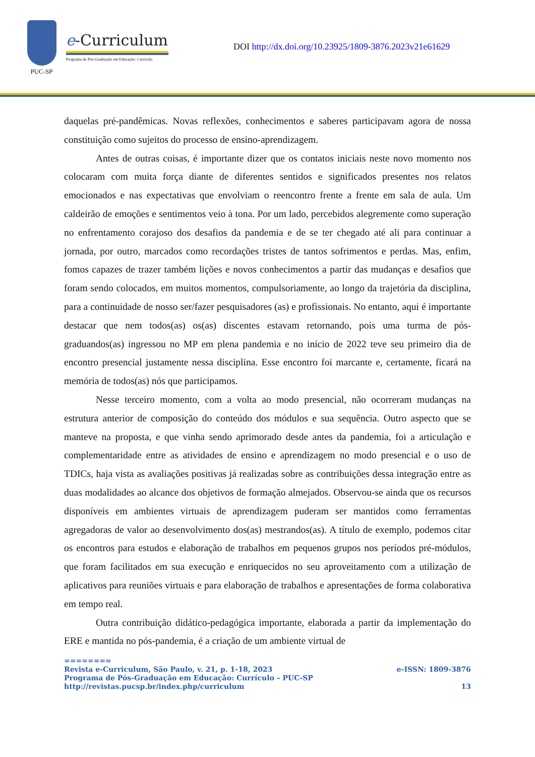PUC-SP
e-Curriculum
Programa de Pós-Graduação em Educação: Currículo
DOI http://dx.doi.org/10.23925/1809-3876.2023v21e61629
daquelas pré-pandêmicas. Novas reflexões, conhecimentos e saberes participavam agora de nossa constituição como sujeitos do processo de ensino-aprendizagem.
Antes de outras coisas, é importante dizer que os contatos iniciais neste novo momento nos colocaram com muita força diante de diferentes sentidos e significados presentes nos relatos emocionados e nas expectativas que envolviam o reencontro frente a frente em sala de aula. Um caldeirão de emoções e sentimentos veio à tona. Por um lado, percebidos alegremente como superação no enfrentamento corajoso dos desafios da pandemia e de se ter chegado até ali para continuar a jornada, por outro, marcados como recordações tristes de tantos sofrimentos e perdas. Mas, enfim, fomos capazes de trazer também lições e novos conhecimentos a partir das mudanças e desafios que foram sendo colocados, em muitos momentos, compulsoriamente, ao longo da trajetória da disciplina, para a continuidade de nosso ser/fazer pesquisadores (as) e profissionais. No entanto, aqui é importante destacar que nem todos(as) os(as) discentes estavam retornando, pois uma turma de pós-graduandos(as) ingressou no MP em plena pandemia e no início de 2022 teve seu primeiro dia de encontro presencial justamente nessa disciplina. Esse encontro foi marcante e, certamente, ficará na memória de todos(as) nós que participamos.
Nesse terceiro momento, com a volta ao modo presencial, não ocorreram mudanças na estrutura anterior de composição do conteúdo dos módulos e sua sequência. Outro aspecto que se manteve na proposta, e que vinha sendo aprimorado desde antes da pandemia, foi a articulação e complementaridade entre as atividades de ensino e aprendizagem no modo presencial e o uso de TDICs, haja vista as avaliações positivas já realizadas sobre as contribuições dessa integração entre as duas modalidades ao alcance dos objetivos de formação almejados. Observou-se ainda que os recursos disponíveis em ambientes virtuais de aprendizagem puderam ser mantidos como ferramentas agregadoras de valor ao desenvolvimento dos(as) mestrandos(as). A título de exemplo, podemos citar os encontros para estudos e elaboração de trabalhos em pequenos grupos nos períodos pré-módulos, que foram facilitados em sua execução e enriquecidos no seu aproveitamento com a utilização de aplicativos para reuniões virtuais e para elaboração de trabalhos e apresentações de forma colaborativa em tempo real.
Outra contribuição didático-pedagógica importante, elaborada a partir da implementação do ERE e mantida no pós-pandemia, é a criação de um ambiente virtual de
========
Revista e-Curriculum, São Paulo, v. 21, p. 1-18, 2023 e-ISSN: 1809-3876
Programa de Pós-Graduação em Educação: Currículo – PUC-SP
http://revistas.pucsp.br/index.php/curriculum 13